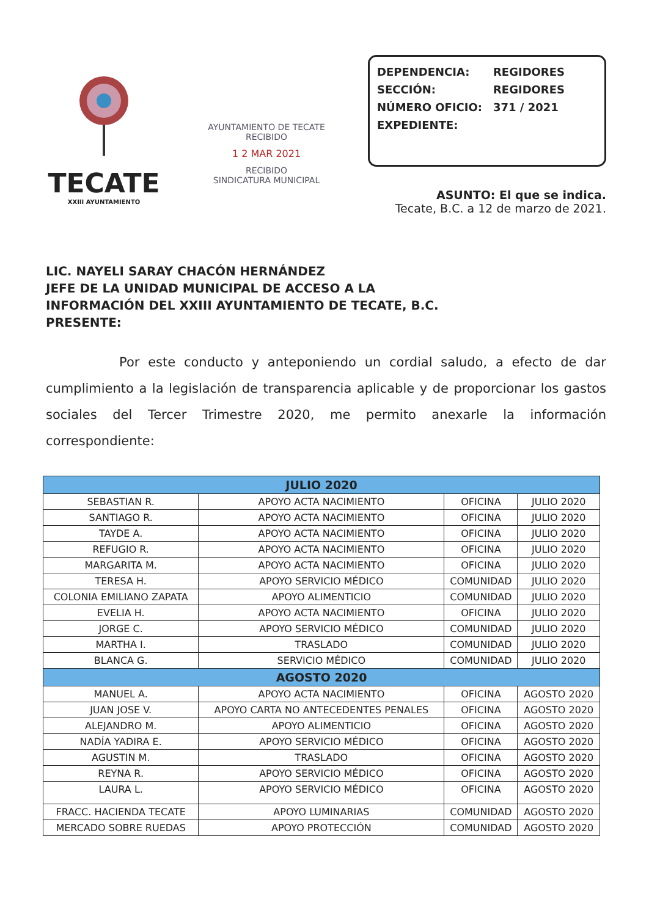TECATE
XXIII AYUNTAMIENTO
AYUNTAMIENTO DE TECATE
RECIBIDO
1 2 MAR 2021
RECIBIDO
SINDICATURA MUNICIPAL
DEPENDENCIA: REGIDORES
SECCIÓN: REGIDORES
NÚMERO OFICIO: 371 / 2021
EXPEDIENTE:
ASUNTO: El que se indica.
Tecate, B.C. a 12 de marzo de 2021.
LIC. NAYELI SARAY CHACÓN HERNÁNDEZ
JEFE DE LA UNIDAD MUNICIPAL DE ACCESO A LA
INFORMACIÓN DEL XXIII AYUNTAMIENTO DE TECATE, B.C.
PRESENTE:
Por este conducto y anteponiendo un cordial saludo, a efecto de dar cumplimiento a la legislación de transparencia aplicable y de proporcionar los gastos sociales del Tercer Trimestre 2020, me permito anexarle la información correspondiente:
| JULIO 2020 | | | |
| --- | --- | --- | --- |
| SEBASTIAN R. | APOYO ACTA NACIMIENTO | OFICINA | JULIO 2020 |
| SANTIAGO R. | APOYO ACTA NACIMIENTO | OFICINA | JULIO 2020 |
| TAYDE A. | APOYO ACTA NACIMIENTO | OFICINA | JULIO 2020 |
| REFUGIO R. | APOYO ACTA NACIMIENTO | OFICINA | JULIO 2020 |
| MARGARITA M. | APOYO ACTA NACIMIENTO | OFICINA | JULIO 2020 |
| TERESA H. | APOYO SERVICIO MÉDICO | COMUNIDAD | JULIO 2020 |
| COLONIA EMILIANO ZAPATA | APOYO ALIMENTICIO | COMUNIDAD | JULIO 2020 |
| EVELIA H. | APOYO ACTA NACIMIENTO | OFICINA | JULIO 2020 |
| JORGE C. | APOYO SERVICIO MÉDICO | COMUNIDAD | JULIO 2020 |
| MARTHA I. | TRASLADO | COMUNIDAD | JULIO 2020 |
| BLANCA G. | SERVICIO MÉDICO | COMUNIDAD | JULIO 2020 |
| AGOSTO 2020 | | | |
| MANUEL A. | APOYO ACTA NACIMIENTO | OFICINA | AGOSTO 2020 |
| JUAN JOSE V. | APOYO CARTA NO ANTECEDENTES PENALES | OFICINA | AGOSTO 2020 |
| ALEJANDRO M. | APOYO ALIMENTICIO | OFICINA | AGOSTO 2020 |
| NADÍA YADIRA E. | APOYO SERVICIO MÉDICO | OFICINA | AGOSTO 2020 |
| AGUSTIN M. | TRASLADO | OFICINA | AGOSTO 2020 |
| REYNA R. | APOYO SERVICIO MÉDICO | OFICINA | AGOSTO 2020 |
| LAURA L. | APOYO SERVICIO MÉDICO | OFICINA | AGOSTO 2020 |
| FRACC. HACIENDA TECATE | APOYO LUMINARIAS | COMUNIDAD | AGOSTO 2020 |
| MERCADO SOBRE RUEDAS | APOYO PROTECCIÓN | COMUNIDAD | AGOSTO 2020 |